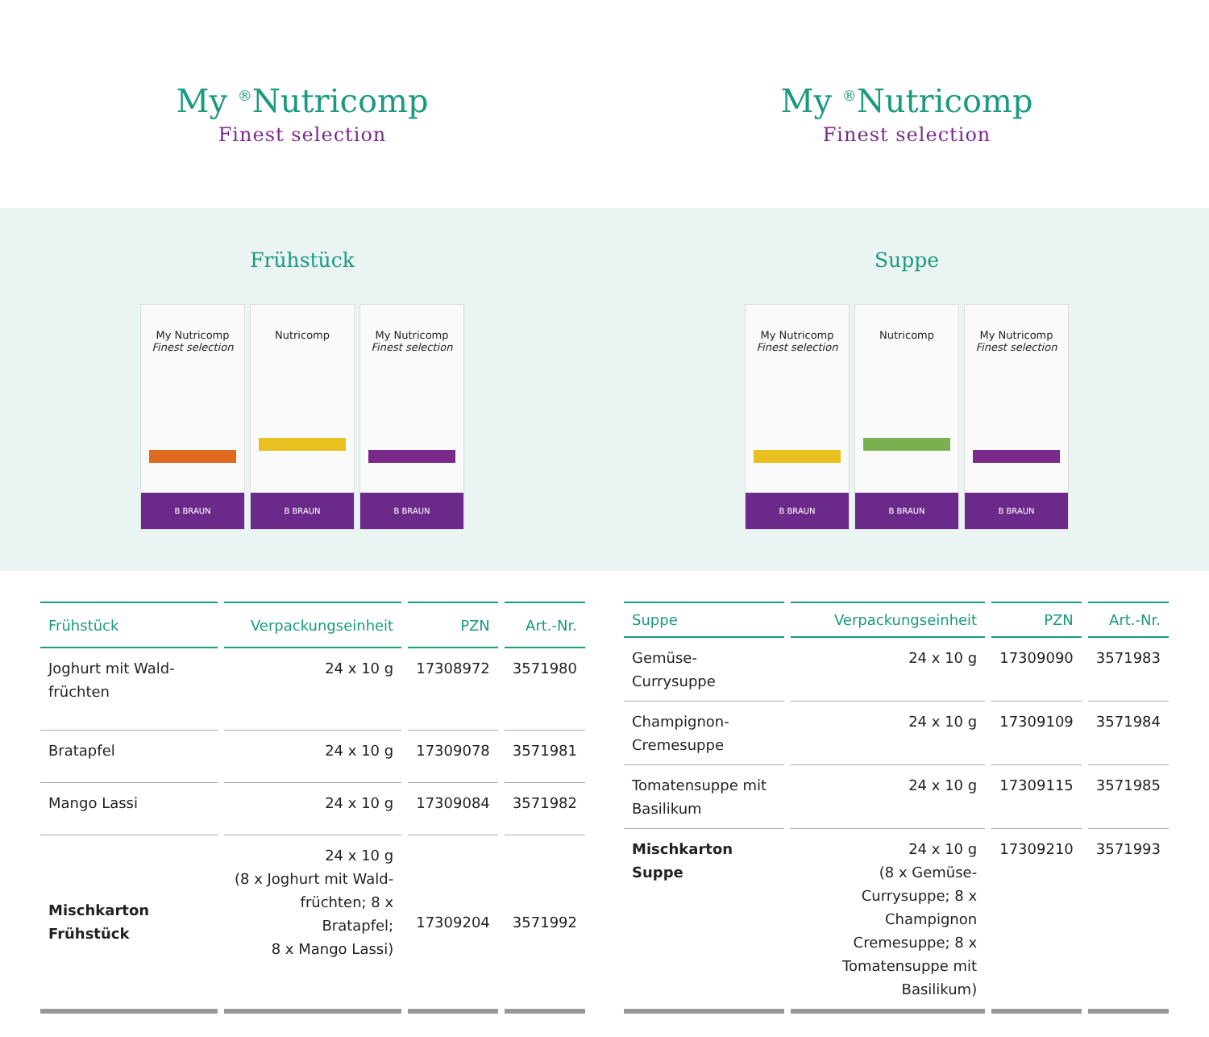My <sup>®</sup>Nutricomp
Finest selection
My <sup>®</sup>Nutricomp
Finest selection
Frühstück
My Nutricomp
Finest selection
B BRAUN
Nutricomp
B BRAUN
My Nutricomp
Finest selection
B BRAUN
Suppe
My Nutricomp
Finest selection
B BRAUN
Nutricomp
B BRAUN
My Nutricomp
Finest selection
B BRAUN
| Frühstück | Verpackungseinheit | PZN | Art.-Nr. |
| --- | --- | --- | --- |
| Joghurt mit Wald- früchten | 24 x 10 g | 17308972 | 3571980 |
| Bratapfel | 24 x 10 g | 17309078 | 3571981 |
| Mango Lassi | 24 x 10 g | 17309084 | 3571982 |
| Mischkarton Frühstück | 24 x 10 g (8 x Joghurt mit Wald- früchten; 8 x Bratapfel; 8 x Mango Lassi) | 17309204 | 3571992 |
| Suppe | Verpackungseinheit | PZN | Art.-Nr. |
| --- | --- | --- | --- |
| Gemüse-Currysuppe | 24 x 10 g | 17309090 | 3571983 |
| Champignon-Cremesuppe | 24 x 10 g | 17309109 | 3571984 |
| Tomatensuppe mit Basilikum | 24 x 10 g | 17309115 | 3571985 |
| Mischkarton Suppe | 24 x 10 g (8 x Gemüse-Currysuppe; 8 x Champignon Cremesuppe; 8 x Tomatensuppe mit Basilikum) | 17309210 | 3571993 |